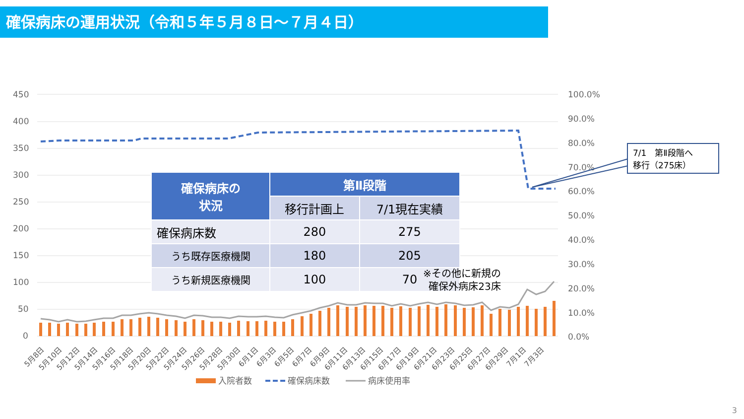確保病床の運用状況（令和５年５月８日～７月４日）
450
400
350
300
250
200
150
100
50
0
100.0%
90.0%
80.0%
70.0%
60.0%
50.0%
40.0%
30.0%
20.0%
10.0%
0.0%
5月8日
5月10日
5月12日
5月14日
5月16日
5月18日
5月20日
5月22日
5月24日
5月26日
5月28日
5月30日
6月1日
6月3日
6月5日
6月7日
6月9日
6月11日
6月13日
6月15日
6月17日
6月19日
6月21日
6月23日
6月25日
6月27日
6月29日
7月1日
7月3日
入院者数
確保病床数
病床使用率
| 確保病床の 状況 | 第Ⅱ段階 | |
| --- | --- | --- |
| | 移行計画上 | 7/1現在実績 |
| 確保病床数 | 280 | 275 |
| うち既存医療機関 | 180 | 205 |
| うち新規医療機関 | 100 | 70 |
※その他に新規の
確保外病床23床
7/1　第Ⅱ段階へ
移行（275床）
3